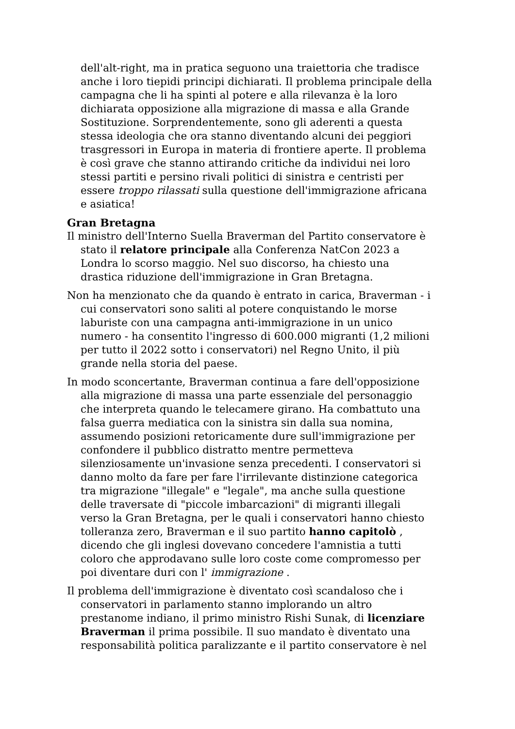dell'alt-right, ma in pratica seguono una traiettoria che tradisce anche i loro tiepidi principi dichiarati. Il problema principale della campagna che li ha spinti al potere e alla rilevanza è la loro dichiarata opposizione alla migrazione di massa e alla Grande Sostituzione. Sorprendentemente, sono gli aderenti a questa stessa ideologia che ora stanno diventando alcuni dei peggiori trasgressori in Europa in materia di frontiere aperte. Il problema è così grave che stanno attirando critiche da individui nei loro stessi partiti e persino rivali politici di sinistra e centristi per essere troppo rilassati sulla questione dell'immigrazione africana e asiatica!
Gran Bretagna
Il ministro dell'Interno Suella Braverman del Partito conservatore è stato il relatore principale alla Conferenza NatCon 2023 a Londra lo scorso maggio. Nel suo discorso, ha chiesto una drastica riduzione dell'immigrazione in Gran Bretagna.
Non ha menzionato che da quando è entrato in carica, Braverman - i cui conservatori sono saliti al potere conquistando le morse laburiste con una campagna anti-immigrazione in un unico numero - ha consentito l'ingresso di 600.000 migranti (1,2 milioni per tutto il 2022 sotto i conservatori) nel Regno Unito, il più grande nella storia del paese.
In modo sconcertante, Braverman continua a fare dell'opposizione alla migrazione di massa una parte essenziale del personaggio che interpreta quando le telecamere girano. Ha combattuto una falsa guerra mediatica con la sinistra sin dalla sua nomina, assumendo posizioni retoricamente dure sull'immigrazione per confondere il pubblico distratto mentre permetteva silenziosamente un'invasione senza precedenti. I conservatori si danno molto da fare per fare l'irrilevante distinzione categorica tra migrazione "illegale" e "legale", ma anche sulla questione delle traversate di "piccole imbarcazioni" di migranti illegali verso la Gran Bretagna, per le quali i conservatori hanno chiesto tolleranza zero, Braverman e il suo partito hanno capitolò , dicendo che gli inglesi dovevano concedere l'amnistia a tutti coloro che approdavano sulle loro coste come compromesso per poi diventare duri con l' immigrazione .
Il problema dell'immigrazione è diventato così scandaloso che i conservatori in parlamento stanno implorando un altro prestanome indiano, il primo ministro Rishi Sunak, di licenziare Braverman il prima possibile. Il suo mandato è diventato una responsabilità politica paralizzante e il partito conservatore è nel